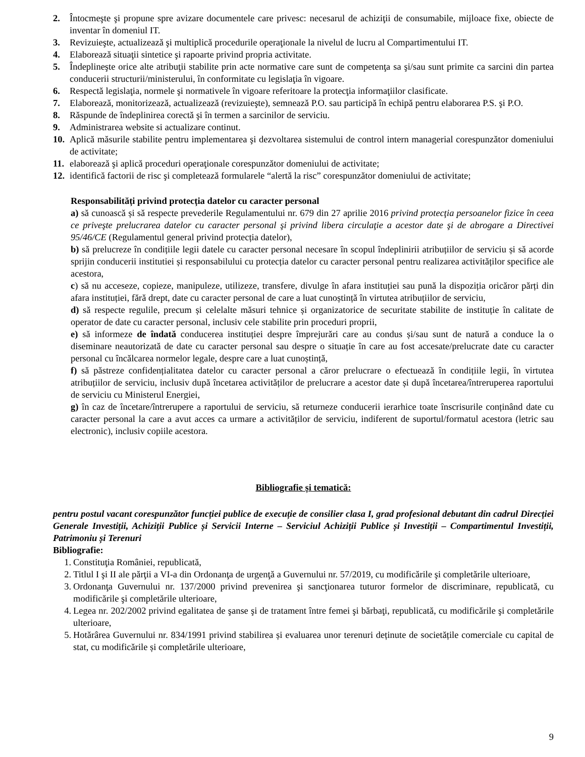2. Întocmeşte şi propune spre avizare documentele care privesc: necesarul de achiziţii de consumabile, mijloace fixe, obiecte de inventar în domeniul IT.
3. Revizuieşte, actualizează şi multiplică procedurile operaţionale la nivelul de lucru al Compartimentului IT.
4. Elaborează situaţii sintetice şi rapoarte privind propria activitate.
5. Îndeplineşte orice alte atribuţii stabilite prin acte normative care sunt de competenţa sa şi/sau sunt primite ca sarcini din partea conducerii structurii/ministerului, în conformitate cu legislaţia în vigoare.
6. Respectă legislaţia, normele şi normativele în vigoare referitoare la protecţia informaţiilor clasificate.
7. Elaborează, monitorizează, actualizează (revizuieşte), semnează P.O. sau participă în echipă pentru elaborarea P.S. şi P.O.
8. Răspunde de îndeplinirea corectă şi în termen a sarcinilor de serviciu.
9. Administrarea website si actualizare continut.
10. Aplică măsurile stabilite pentru implementarea şi dezvoltarea sistemului de control intern managerial corespunzător domeniului de activitate;
11. elaborează şi aplică proceduri operaţionale corespunzător domeniului de activitate;
12. identifică factorii de risc şi completează formularele “alertă la risc” corespunzător domeniului de activitate;
Responsabilități privind protecția datelor cu caracter personal
a) să cunoască și să respecte prevederile Regulamentului nr. 679 din 27 aprilie 2016 privind protecţia persoanelor fizice în ceea ce priveşte prelucrarea datelor cu caracter personal şi privind libera circulaţie a acestor date şi de abrogare a Directivei 95/46/CE (Regulamentul general privind protecția datelor),
b) să prelucreze în condițiile legii datele cu caracter personal necesare în scopul îndeplinirii atribuțiilor de serviciu și să acorde sprijin conducerii institutiei și responsabilului cu protecția datelor cu caracter personal pentru realizarea activităților specifice ale acestora,
c) să nu acceseze, copieze, manipuleze, utilizeze, transfere, divulge în afara instituției sau pună la dispoziția oricăror părți din afara instituției, fără drept, date cu caracter personal de care a luat cunoștință în virtutea atribuțiilor de serviciu,
d) să respecte regulile, precum și celelalte măsuri tehnice și organizatorice de securitate stabilite de instituție în calitate de operator de date cu caracter personal, inclusiv cele stabilite prin proceduri proprii,
e) să informeze de îndată conducerea instituției despre împrejurări care au condus și/sau sunt de natură a conduce la o diseminare neautorizată de date cu caracter personal sau despre o situație în care au fost accesate/prelucrate date cu caracter personal cu încălcarea normelor legale, despre care a luat cunoștință,
f) să păstreze confidențialitatea datelor cu caracter personal a căror prelucrare o efectuează în condițiile legii, în virtutea atribuțiilor de serviciu, inclusiv după încetarea activităților de prelucrare a acestor date și după încetarea/întreruperea raportului de serviciu cu Ministerul Energiei,
g) în caz de încetare/întrerupere a raportului de serviciu, să returneze conducerii ierarhice toate înscrisurile conținând date cu caracter personal la care a avut acces ca urmare a activităților de serviciu, indiferent de suportul/formatul acestora (letric sau electronic), inclusiv copiile acestora.
Bibliografie și tematică:
pentru postul vacant corespunzător funcției publice de execuție de consilier clasa I, grad profesional debutant din cadrul Direcției Generale Investiții, Achiziții Publice și Servicii Interne – Serviciul Achiziții Publice și Investiții – Compartimentul Investiții, Patrimoniu și Terenuri
Bibliografie:
1. Constituţia României, republicată,
2. Titlul I şi II ale părţii a VI-a din Ordonanţa de urgenţă a Guvernului nr. 57/2019, cu modificările şi completările ulterioare,
3. Ordonanţa Guvernului nr. 137/2000 privind prevenirea şi sancţionarea tuturor formelor de discriminare, republicată, cu modificările şi completările ulterioare,
4. Legea nr. 202/2002 privind egalitatea de şanse şi de tratament între femei şi bărbaţi, republicată, cu modificările şi completările ulterioare,
5. Hotărârea Guvernului nr. 834/1991 privind stabilirea și evaluarea unor terenuri deținute de societățile comerciale cu capital de stat, cu modificările și completările ulterioare,
9